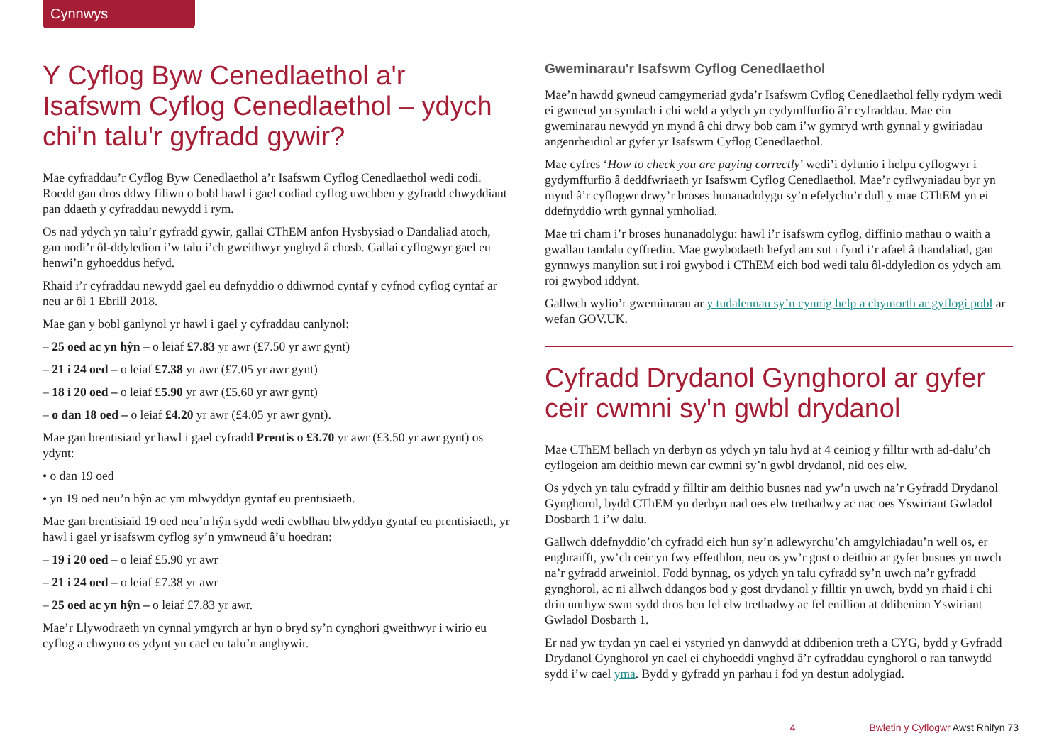Cynnwys
Y Cyflog Byw Cenedlaethol a'r Isafswm Cyflog Cenedlaethol – ydych chi'n talu'r gyfradd gywir?
Mae cyfraddau’r Cyflog Byw Cenedlaethol a’r Isafswm Cyflog Cenedlaethol wedi codi. Roedd gan dros ddwy filiwn o bobl hawl i gael codiad cyflog uwchben y gyfradd chwyddiant pan ddaeth y cyfraddau newydd i rym.
Os nad ydych yn talu’r gyfradd gywir, gallai CThEM anfon Hysbysiad o Dandaliad atoch, gan nodi’r ôl-ddyledion i’w talu i’ch gweithwyr ynghyd â chosb. Gallai cyflogwyr gael eu henwi’n gyhoeddus hefyd.
Rhaid i’r cyfraddau newydd gael eu defnyddio o ddiwrnod cyntaf y cyfnod cyflog cyntaf ar neu ar ôl 1 Ebrill 2018.
Mae gan y bobl ganlynol yr hawl i gael y cyfraddau canlynol:
– 25 oed ac yn hŷn – o leiaf £7.83 yr awr (£7.50 yr awr gynt)
– 21 i 24 oed – o leiaf £7.38 yr awr (£7.05 yr awr gynt)
– 18 i 20 oed – o leiaf £5.90 yr awr (£5.60 yr awr gynt)
– o dan 18 oed – o leiaf £4.20 yr awr (£4.05 yr awr gynt).
Mae gan brentisiaid yr hawl i gael cyfradd Prentis o £3.70 yr awr (£3.50 yr awr gynt) os ydynt:
• o dan 19 oed
• yn 19 oed neu’n hŷn ac ym mlwyddyn gyntaf eu prentisiaeth.
Mae gan brentisiaid 19 oed neu’n hŷn sydd wedi cwblhau blwyddyn gyntaf eu prentisiaeth, yr hawl i gael yr isafswm cyflog sy’n ymwneud â’u hoedran:
– 19 i 20 oed – o leiaf £5.90 yr awr
– 21 i 24 oed – o leiaf £7.38 yr awr
– 25 oed ac yn hŷn – o leiaf £7.83 yr awr.
Mae’r Llywodraeth yn cynnal ymgyrch ar hyn o bryd sy’n cynghori gweithwyr i wirio eu cyflog a chwyno os ydynt yn cael eu talu’n anghywir.
Gweminarau'r Isafswm Cyflog Cenedlaethol
Mae’n hawdd gwneud camgymeriad gyda’r Isafswm Cyflog Cenedlaethol felly rydym wedi ei gwneud yn symlach i chi weld a ydych yn cydymffurfio â’r cyfraddau. Mae ein gweminarau newydd yn mynd â chi drwy bob cam i’w gymryd wrth gynnal y gwiriadau angenrheidiol ar gyfer yr Isafswm Cyflog Cenedlaethol.
Mae cyfres ‘How to check you are paying correctly’ wedi’i dylunio i helpu cyflogwyr i gydymffurfio â deddfwriaeth yr Isafswm Cyflog Cenedlaethol. Mae’r cyflwyniadau byr yn mynd â’r cyflogwr drwy’r broses hunanadolygu sy’n efelychu’r dull y mae CThEM yn ei ddefnyddio wrth gynnal ymholiad.
Mae tri cham i’r broses hunanadolygu: hawl i’r isafswm cyflog, diffinio mathau o waith a gwallau tandalu cyffredin. Mae gwybodaeth hefyd am sut i fynd i’r afael â thandaliad, gan gynnwys manylion sut i roi gwybod i CThEM eich bod wedi talu ôl-ddyledion os ydych am roi gwybod iddynt.
Gallwch wylio’r gweminarau ar y tudalennau sy’n cynnig help a chymorth ar gyflogi pobl ar wefan GOV.UK.
Cyfradd Drydanol Gynghorol ar gyfer ceir cwmni sy'n gwbl drydanol
Mae CThEM bellach yn derbyn os ydych yn talu hyd at 4 ceiniog y filltir wrth ad-dalu’ch cyflogeion am deithio mewn car cwmni sy’n gwbl drydanol, nid oes elw.
Os ydych yn talu cyfradd y filltir am deithio busnes nad yw’n uwch na’r Gyfradd Drydanol Gynghorol, bydd CThEM yn derbyn nad oes elw trethadwy ac nac oes Yswiriant Gwladol Dosbarth 1 i’w dalu.
Gallwch ddefnyddio’ch cyfradd eich hun sy’n adlewyrchu’ch amgylchiadau’n well os, er enghraifft, yw’ch ceir yn fwy effeithlon, neu os yw’r gost o deithio ar gyfer busnes yn uwch na’r gyfradd arweiniol. Fodd bynnag, os ydych yn talu cyfradd sy’n uwch na’r gyfradd gynghorol, ac ni allwch ddangos bod y gost drydanol y filltir yn uwch, bydd yn rhaid i chi drin unrhyw swm sydd dros ben fel elw trethadwy ac fel enillion at ddibenion Yswiriant Gwladol Dosbarth 1.
Er nad yw trydan yn cael ei ystyried yn danwydd at ddibenion treth a CYG, bydd y Gyfradd Drydanol Gynghorol yn cael ei chyhoeddi ynghyd â’r cyfraddau cynghorol o ran tanwydd sydd i’w cael yma. Bydd y gyfradd yn parhau i fod yn destun adolygiad.
4 Bwletin y Cyflogwr Awst Rhifyn 73